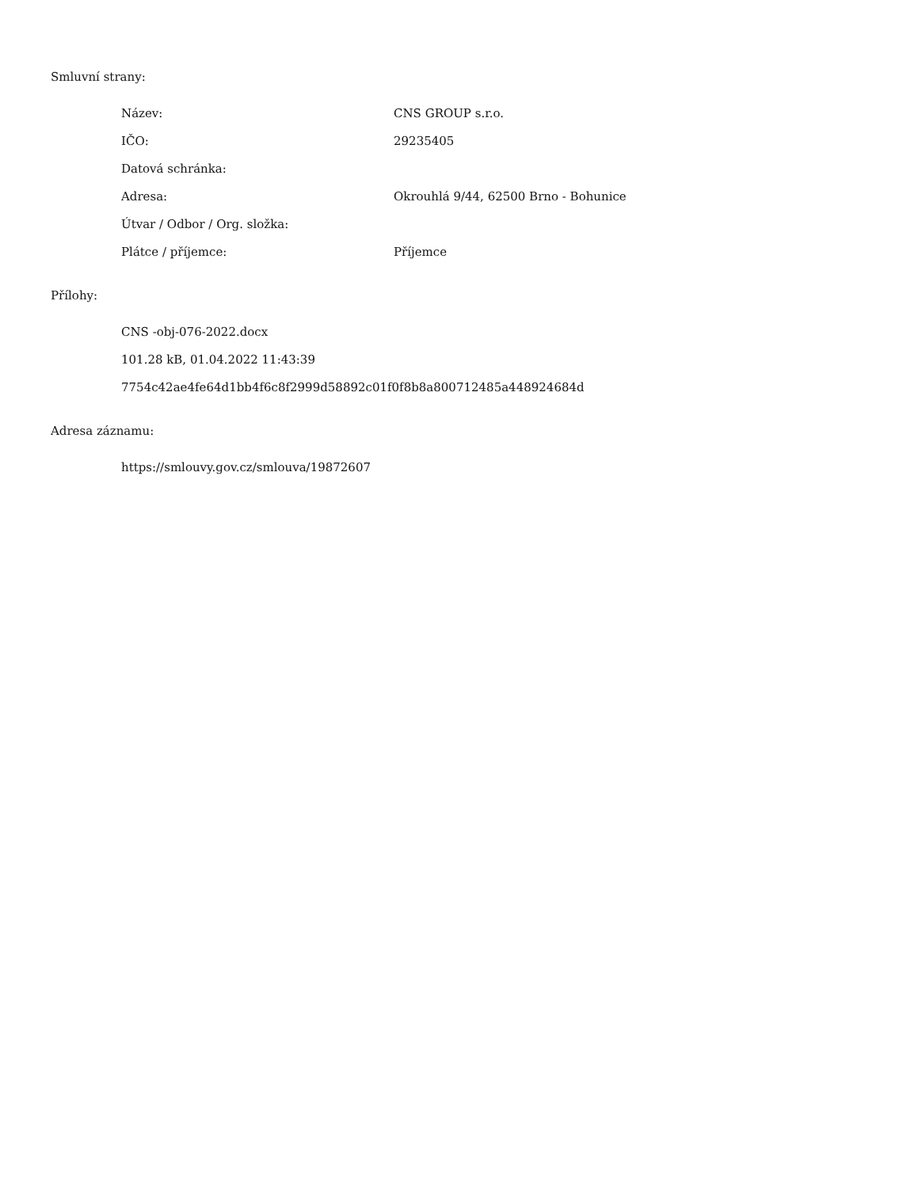Smluvní strany:
| Název: | CNS GROUP s.r.o. |
| IČO: | 29235405 |
| Datová schránka: | |
| Adresa: | Okrouhlá 9/44, 62500 Brno - Bohunice |
| Útvar / Odbor / Org. složka: | |
| Plátce / příjemce: | Příjemce |
Přílohy:
CNS -obj-076-2022.docx
101.28 kB, 01.04.2022 11:43:39
7754c42ae4fe64d1bb4f6c8f2999d58892c01f0f8b8a800712485a448924684d
Adresa záznamu:
https://smlouvy.gov.cz/smlouva/19872607